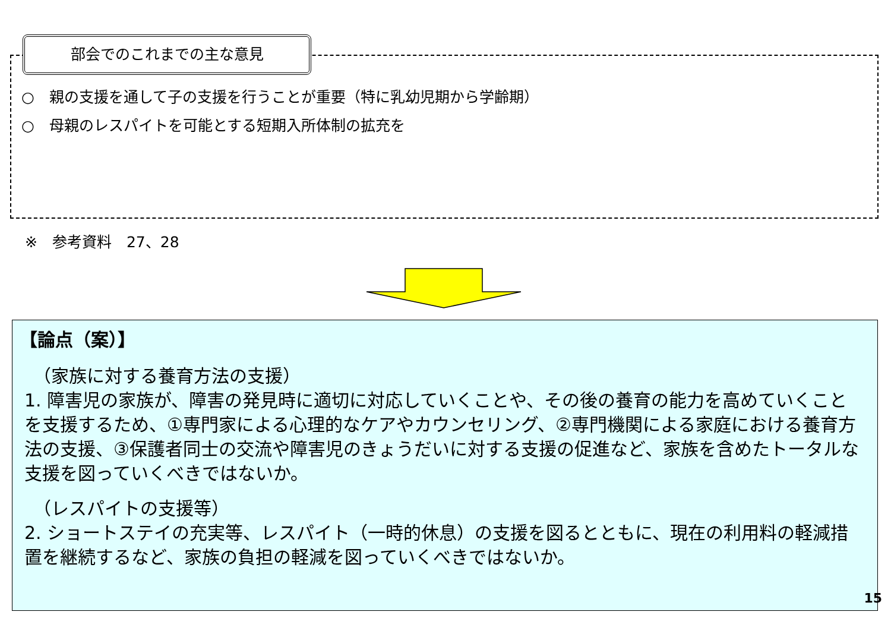部会でのこれまでの主な意見
○　親の支援を通して子の支援を行うことが重要（特に乳幼児期から学齢期）
○　母親のレスパイトを可能とする短期入所体制の拡充を
※　参考資料　27、28
【論点（案）】
　（家族に対する養育方法の支援）
1. 障害児の家族が、障害の発見時に適切に対応していくことや、その後の養育の能力を高めていくことを支援するため、①専門家による心理的なケアやカウンセリング、②専門機関による家庭における養育方法の支援、③保護者同士の交流や障害児のきょうだいに対する支援の促進など、家族を含めたトータルな支援を図っていくべきではないか。
　（レスパイトの支援等）
2. ショートステイの充実等、レスパイト（一時的休息）の支援を図るとともに、現在の利用料の軽減措置を継続するなど、家族の負担の軽減を図っていくべきではないか。
15